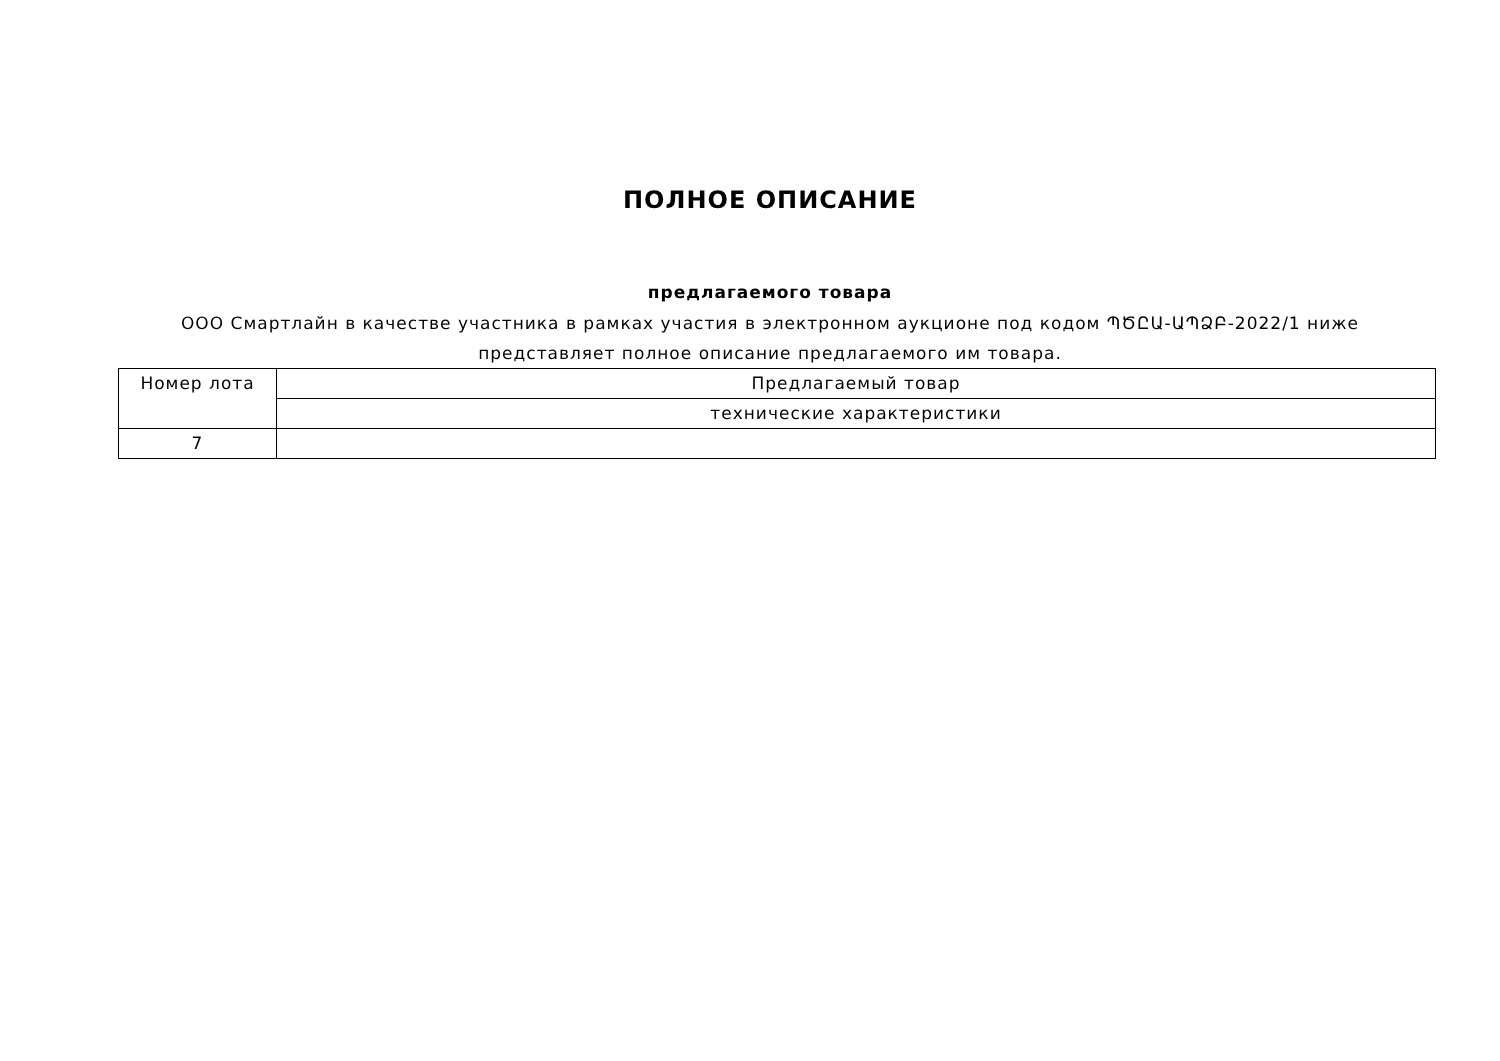ПОЛНОЕ ОПИСАНИЕ
предлагаемого товара
ООО Смартлайн в качестве участника в рамках участия в электронном аукционе под кодом ՊԾԸԱ-ԱՊՁԲ-2022/1 ниже представляет полное описание предлагаемого им товара.
| Номер лота | Предлагаемый товар |
| --- | --- |
| | технические характеристики |
| 7 | |